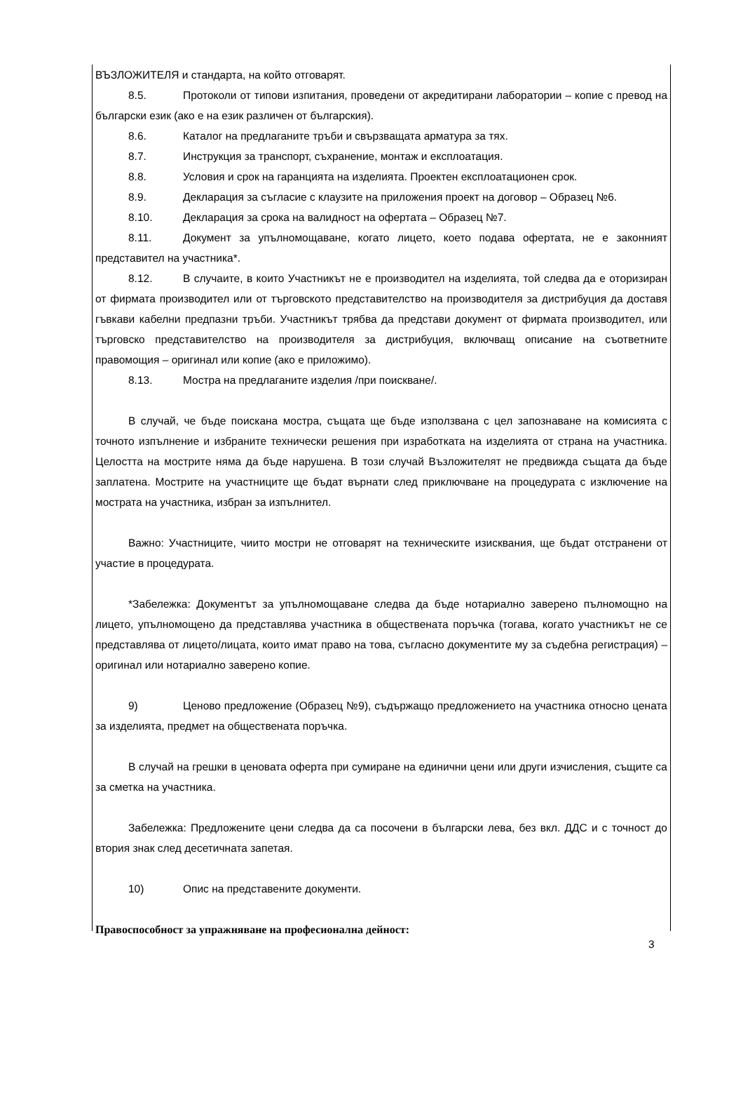ВЪЗЛОЖИТЕЛЯ и стандарта, на който отговарят.
8.5. Протоколи от типови изпитания, проведени от акредитирани лаборатории – копие с превод на български език (ако е на език различен от българския).
8.6. Каталог на предлаганите тръби и свързващата арматура за тях.
8.7. Инструкция за транспорт, съхранение, монтаж и експлоатация.
8.8. Условия и срок на гаранцията на изделията. Проектен експлоатационен срок.
8.9. Декларация за съгласие с клаузите на приложения проект на договор – Образец №6.
8.10. Декларация за срока на валидност на офертата – Образец №7.
8.11. Документ за упълномощаване, когато лицето, което подава офертата, не е законният представител на участника*.
8.12. В случаите, в които Участникът не е производител на изделията, той следва да е оторизиран от фирмата производител или от търговското представителство на производителя за дистрибуция да доставя гъвкави кабелни предпазни тръби. Участникът трябва да представи документ от фирмата производител, или търговско представителство на производителя за дистрибуция, включващ описание на съответните правомощия – оригинал или копие (ако е приложимо).
8.13. Мостра на предлаганите изделия /при поискване/.
В случай, че бъде поискана мостра, същата ще бъде използвана с цел запознаване на комисията с точното изпълнение и избраните технически решения при изработката на изделията от страна на участника. Целостта на мострите няма да бъде нарушена. В този случай Възложителят не предвижда същата да бъде заплатена. Мострите на участниците ще бъдат върнати след приключване на процедурата с изключение на мострата на участника, избран за изпълнител.
Важно: Участниците, чиито мостри не отговарят на техническите изисквания, ще бъдат отстранени от участие в процедурата.
*Забележка: Документът за упълномощаване следва да бъде нотариално заверено пълномощно на лицето, упълномощено да представлява участника в обществената поръчка (тогава, когато участникът не се представлява от лицето/лицата, които имат право на това, съгласно документите му за съдебна регистрация) – оригинал или нотариално заверено копие.
9) Ценово предложение (Образец №9), съдържащо предложението на участника относно цената за изделията, предмет на обществената поръчка.
В случай на грешки в ценовата оферта при сумиране на единични цени или други изчисления, същите са за сметка на участника.
Забележка: Предложените цени следва да са посочени в български лева, без вкл. ДДС и с точност до втория знак след десетичната запетая.
10) Опис на представените документи.
Правоспособност за упражняване на професионална дейност:
3